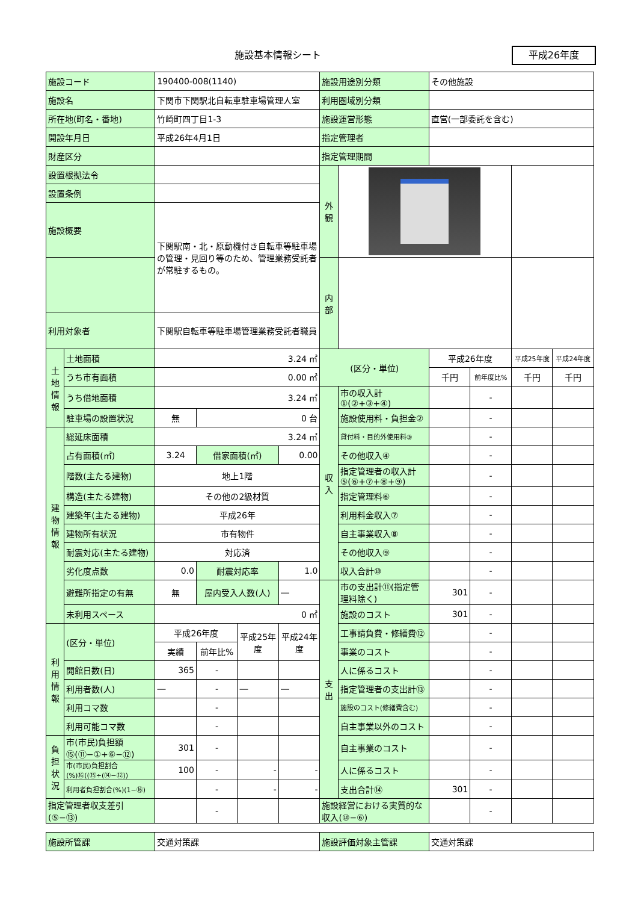施設基本情報シート 平成26年度
| 施設コード | | 190400-008(1140) | | | | 施設用途別分類 | | その他施設 | | | |
| 施設名 | | 下関市下関駅北自転車駐車場管理人室 | | | | 利用圏域別分類 | | | | | |
| 所在地(町名・番地) | | 竹崎町四丁目1-3 | | | | 施設運営形態 | | 直営(一部委託を含む) | | | |
| 開設年月日 | | 平成26年4月1日 | | | | 指定管理者 | | | | | |
| 財産区分 | | | | | | 指定管理期間 | | | | | |
| 設置根拠法令 | | | | | | 外 観 | | | | | |
| 設置条例 | | | | | | | | | | | |
| 施設概要 | | 下関駅南・北・原動機付き自転車等駐車場の管理・見回り等のため、管理業務受託者が常駐するもの。 | | | | | | | | | |
| | | | | | | 内 部 | | | | | |
| 利用対象者 | | 下関駅自転車等駐車場管理業務受託者職員 | | | | | | | | | |
| 土地情報 | 土地面積 | 3.24 ㎡ | | | | (区分・単位) | | 平成26年度 | | 平成25年度 | 平成24年度 |
| | うち市有面積 | 0.00 ㎡ | | | | | | 千円 | 前年度比% | 千円 | 千円 |
| | うち借地面積 | 3.24 ㎡ | | | | 収入 | 市の収入計①(②+③+④) | | - | | |
| | 駐車場の設置状況 | 無 | 0 台 | | | | 施設使用料・負担金② | | - | | |
| 建物情報 | 総延床面積 | 3.24 ㎡ | | | | | 貸付料・目的外使用料③ | | - | | |
| | 占有面積(㎡) | 3.24 | 借家面積(㎡) | | 0.00 | | その他収入④ | | - | | |
| | 階数(主たる建物) | 地上1階 | | | | | 指定管理者の収入計⑤(⑥+⑦+⑧+⑨) | | - | | |
| | 構造(主たる建物) | その他の2級材質 | | | | | 指定管理料⑥ | | - | | |
| | 建築年(主たる建物) | 平成26年 | | | | | 利用料金収入⑦ | | - | | |
| | 建物所有状況 | 市有物件 | | | | | 自主事業収入⑧ | | - | | |
| | 耐震対応(主たる建物) | 対応済 | | | | | その他収入⑨ | | - | | |
| | 劣化度点数 | 0.0 | 耐震対応率 | | 1.0 | | 収入合計⑩ | | - | | |
| | 避難所指定の有無 | 無 | 屋内受入人数(人) | | ― | 支出 | 市の支出計⑪(指定管理料除く) | 301 | - | | |
| | 未利用スペース | 0 ㎡ | | | | | 施設のコスト | 301 | - | | |
| 利用情報 | (区分・単位) | 平成26年度 | | 平成25年度 | 平成24年度 | | 工事請負費・修繕費⑫ | | - | | |
| | | 実績 | 前年比% | | | | 事業のコスト | | - | | |
| | 開館日数(日) | 365 | - | | | | 人に係るコスト | | - | | |
| | 利用者数(人) | ― | - | ― | ― | | 指定管理者の支出計⑬ | | - | | |
| | 利用コマ数 | | - | | | | 施設のコスト(修繕費含む) | | - | | |
| | 利用可能コマ数 | | - | | | | 自主事業以外のコスト | | - | | |
| 負担状況 | 市(市民)負担額⑮(⑪−①+⑥−⑫) | 301 | - | | | | 自主事業のコスト | | - | | |
| | 市(市民)負担割合(%)⑯((⑮÷(⑭−⑫)) | 100 | - | - | - | | 人に係るコスト | | - | | |
| | 利用者負担割合(%)(1−⑯) | | - | - | - | | 支出合計⑭ | 301 | - | | |
| 指定管理者収支差引(⑤−⑬) | | | - | | | 施設経営における実質的な収入(⑩−⑥) | | | - | | |
| 施設所管課 | | 交通対策課 | | | | 施設評価対象主管課 | | 交通対策課 | | | |